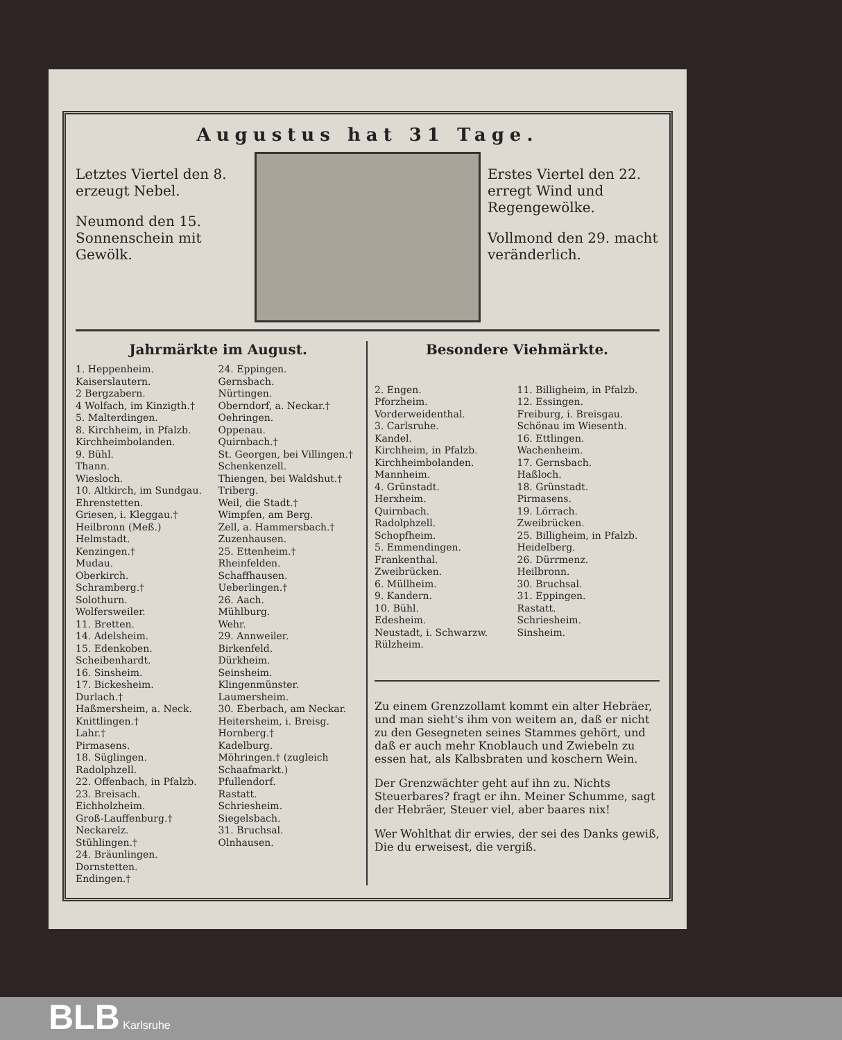Augustus hat 31 Tage.
Letztes Viertel den 8. erzeugt Nebel.
Neumond den 15. Sonnenschein mit Gewölk.
Erstes Viertel den 22. erregt Wind und Regengewölke.
Vollmond den 29. macht veränderlich.
Jahrmärkte im August.
1. Heppenheim.
Kaiserslautern.
2 Bergzabern.
4 Wolfach, im Kinzigth.†
5. Malterdingen.
8. Kirchheim, in Pfalzb.
Kirchheimbolanden.
9. Bühl.
Thann.
Wiesloch.
10. Altkirch, im Sundgau.
Ehrenstetten.
Griesen, i. Kleggau.†
Heilbronn (Meß.)
Helmstadt.
Kenzingen.†
Mudau.
Oberkirch.
Schramberg.†
Solothurn.
Wolfersweiler.
11. Bretten.
14. Adelsheim.
15. Edenkoben.
Scheibenhardt.
16. Sinsheim.
17. Bickesheim.
Durlach.†
Haßmersheim, a. Neck.
Knittlingen.†
Lahr.†
Pirmasens.
18. Süglingen.
Radolphzell.
22. Offenbach, in Pfalzb.
23. Breisach.
Eichholzheim.
Groß-Lauffenburg.†
Neckarelz.
Stühlingen.†
24. Bräunlingen.
Dornstetten.
Endingen.†
24. Eppingen.
Gernsbach.
Nürtingen.
Oberndorf, a. Neckar.†
Oehringen.
Oppenau.
Quirnbach.†
St. Georgen, bei Villingen.†
Schenkenzell.
Thiengen, bei Waldshut.†
Triberg.
Weil, die Stadt.†
Wimpfen, am Berg.
Zell, a. Hammersbach.†
Zuzenhausen.
25. Ettenheim.†
Rheinfelden.
Schaffhausen.
Ueberlingen.†
26. Aach.
Mühlburg.
Wehr.
29. Annweiler.
Birkenfeld.
Dürkheim.
Seinsheim.
Klingenmünster.
Laumersheim.
30. Eberbach, am Neckar.
Heitersheim, i. Breisg.
Hornberg.†
Kadelburg.
Möhringen.† (zugleich Schaafmarkt.)
Pfullendorf.
Rastatt.
Schriesheim.
Siegelsbach.
31. Bruchsal.
Olnhausen.
Besondere Viehmärkte.
2. Engen.
Pforzheim.
Vorderweidenthal.
3. Carlsruhe.
Kandel.
Kirchheim, in Pfalzb.
Kirchheimbolanden.
Mannheim.
4. Grünstadt.
Herxheim.
Quirnbach.
Radolphzell.
Schopfheim.
5. Emmendingen.
Frankenthal.
Zweibrücken.
6. Müllheim.
9. Kandern.
10. Bühl.
Edesheim.
Neustadt, i. Schwarzw.
Rülzheim.
11. Billigheim, in Pfalzb.
12. Essingen.
Freiburg, i. Breisgau.
Schönau im Wiesenth.
16. Ettlingen.
Wachenheim.
17. Gernsbach.
Haßloch.
18. Grünstadt.
Pirmasens.
19. Lörrach.
Zweibrücken.
25. Billigheim, in Pfalzb.
Heidelberg.
26. Dürrmenz.
Heilbronn.
30. Bruchsal.
31. Eppingen.
Rastatt.
Schriesheim.
Sinsheim.
Zu einem Grenzzollamt kommt ein alter Hebräer, und man sieht's ihm von weitem an, daß er nicht zu den Gesegneten seines Stammes gehört, und daß er auch mehr Knoblauch und Zwiebeln zu essen hat, als Kalbsbraten und koschern Wein.
Der Grenzwächter geht auf ihn zu. Nichts Steuerbares? fragt er ihn. Meiner Schumme, sagt der Hebräer, Steuer viel, aber baares nix!
Wer Wohlthat dir erwies, der sei des Danks gewiß,
Die du erweisest, die vergiß.
BLB Karlsruhe